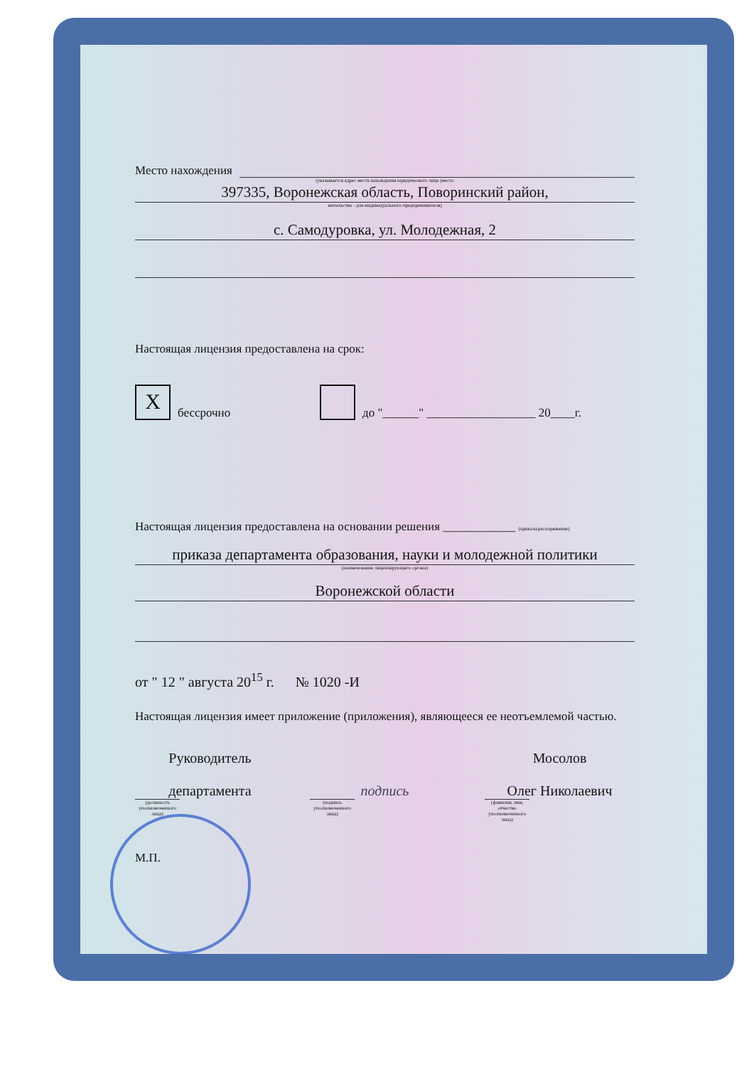Место нахождения
(указывается адрес места нахождения юридического лица (место
397335, Воронежская область, Поворинский район,
жительства - для индивидуального предпринимателя)
с. Самодуровка, ул. Молодежная, 2
Настоящая лицензия предоставлена на срок:
Xбессрочно до "______" __________________ 20____г.
Настоящая лицензия предоставлена на основании решения ____________ (приказа/распоряжение)
приказа департамента образования, науки и молодежной политики
(наименование лицензирующего органа)
Воронежской области
от " 12 " августа 20<sup>15</sup> г. № 1020 -И
Настоящая лицензия имеет приложение (приложения), являющееся ее неотъемлемой частью.
Руководитель
департамента
(должность уполномоченного лица)
подпись
(подпись уполномоченного лица)
Мосолов
Олег Николаевич
(фамилия, имя, отчество уполномоченного лица)
М.П.